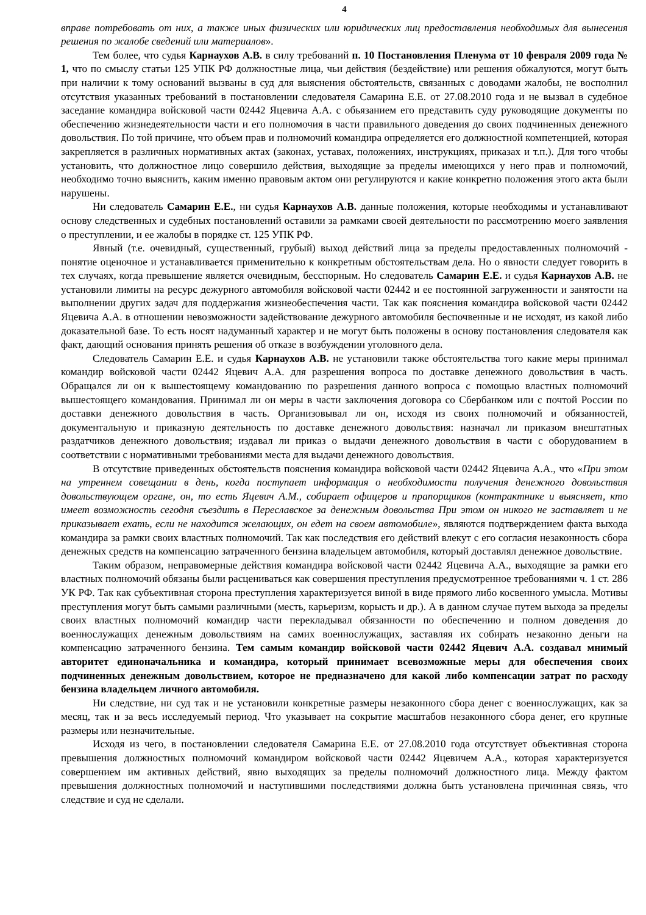4
вправе потребовать от них, а также иных физических или юридических лиц предоставления необходимых для вынесения решения по жалобе сведений или материалов».
Тем более, что судья Карнаухов А.В. в силу требований п. 10 Постановления Пленума от 10 февраля 2009 года № 1, что по смыслу статьи 125 УПК РФ должностные лица, чьи действия (бездействие) или решения обжалуются, могут быть при наличии к тому оснований вызваны в суд для выяснения обстоятельств, связанных с доводами жалобы, не восполнил отсутствия указанных требований в постановлении следователя Самарина Е.Е. от 27.08.2010 года и не вызвал в судебное заседание командира войсковой части 02442 Яцевича А.А. с обьязанием его представить суду руководящие документы по обеспечению жизнедеятельности части и его полномочия в части правильного доведения до своих подчиненных денежного довольствия. По той причине, что объем прав и полномочий командира определяется его должностной компетенцией, которая закрепляется в различных нормативных актах (законах, уставах, положениях, инструкциях, приказах и т.п.). Для того чтобы установить, что должностное лицо совершило действия, выходящие за пределы имеющихся у него прав и полномочий, необходимо точно выяснить, каким именно правовым актом они регулируются и какие конкретно положения этого акта были нарушены.
Ни следователь Самарин Е.Е., ни судья Карнаухов А.В. данные положения, которые необходимы и устанавливают основу следственных и судебных постановлений оставили за рамками своей деятельности по рассмотрению моего заявления о преступлении, и ее жалобы в порядке ст. 125 УПК РФ.
Явный (т.е. очевидный, существенный, грубый) выход действий лица за пределы предоставленных полномочий - понятие оценочное и устанавливается применительно к конкретным обстоятельствам дела. Но о явности следует говорить в тех случаях, когда превышение является очевидным, бесспорным. Но следователь Самарин Е.Е. и судья Карнаухов А.В. не установили лимиты на ресурс дежурного автомобиля войсковой части 02442 и ее постоянной загруженности и занятости на выполнении других задач для поддержания жизнеобеспечения части. Так как пояснения командира войсковой части 02442 Яцевича А.А. в отношении невозможности задействование дежурного автомобиля беспочвенные и не исходят, из какой либо доказательной базе. То есть носят надуманный характер и не могут быть положены в основу постановления следователя как факт, дающий основания принять решения об отказе в возбуждении уголовного дела.
Следователь Самарин Е.Е. и судья Карнаухов А.В. не установили также обстоятельства того какие меры принимал командир войсковой части 02442 Яцевич А.А. для разрешения вопроса по доставке денежного довольствия в часть. Обращался ли он к вышестоящему командованию по разрешения данного вопроса с помощью властных полномочий вышестоящего командования. Принимал ли он меры в части заключения договора со Сбербанком или с почтой России по доставки денежного довольствия в часть. Организовывал ли он, исходя из своих полномочий и обязанностей, документальную и приказную деятельность по доставке денежного довольствия: назначал ли приказом внештатных раздатчиков денежного довольствия; издавал ли приказ о выдачи денежного довольствия в части с оборудованием в соответствии с нормативными требованиями места для выдачи денежного довольствия.
В отсутствие приведенных обстоятельств пояснения командира войсковой части 02442 Яцевича А.А., что «При этом на утреннем совещании в день, когда поступает информация о необходимости получения денежного довольствия довольствующем органе, он, то есть Яцевич А.М., собирает офицеров и прапорщиков (контрактнике и выясняет, кто имеет возможность сегодня съездить в Переславское за денежным довольства При этом он никого не заставляет и не приказывает ехать, если не находится желающих, он едет на своем автомобиле», являются подтверждением факта выхода командира за рамки своих властных полномочий. Так как последствия его действий влекут с его согласия незаконность сбора денежных средств на компенсацию затраченного бензина владельцем автомобиля, который доставлял денежное довольствие.
Таким образом, неправомерные действия командира войсковой части 02442 Яцевича А.А., выходящие за рамки его властных полномочий обязаны были расцениваться как совершения преступления предусмотренное требованиями ч. 1 ст. 286 УК РФ. Так как субъективная сторона преступления характеризуется виной в виде прямого либо косвенного умысла. Мотивы преступления могут быть самыми различными (месть, карьеризм, корысть и др.). А в данном случае путем выхода за пределы своих властных полномочий командир части перекладывал обязанности по обеспечению и полном доведения до военнослужащих денежным довольствиям на самих военнослужащих, заставляя их собирать незаконно деньги на компенсацию затраченного бензина. Тем самым командир войсковой части 02442 Яцевич А.А. создавал мнимый авторитет единоначальника и командира, который принимает всевозможные меры для обеспечения своих подчиненных денежным довольствием, которое не предназначено для какой либо компенсации затрат по расходу бензина владельцем личного автомобиля.
Ни следствие, ни суд так и не установили конкретные размеры незаконного сбора денег с военнослужащих, как за месяц, так и за весь исследуемый период. Что указывает на сокрытие масштабов незаконного сбора денег, его крупные размеры или незначительные.
Исходя из чего, в постановлении следователя Самарина Е.Е. от 27.08.2010 года отсутствует объективная сторона превышения должностных полномочий командиром войсковой части 02442 Яцевичем А.А., которая характеризуется совершением им активных действий, явно выходящих за пределы полномочий должностного лица. Между фактом превышения должностных полномочий и наступившими последствиями должна быть установлена причинная связь, что следствие и суд не сделали.